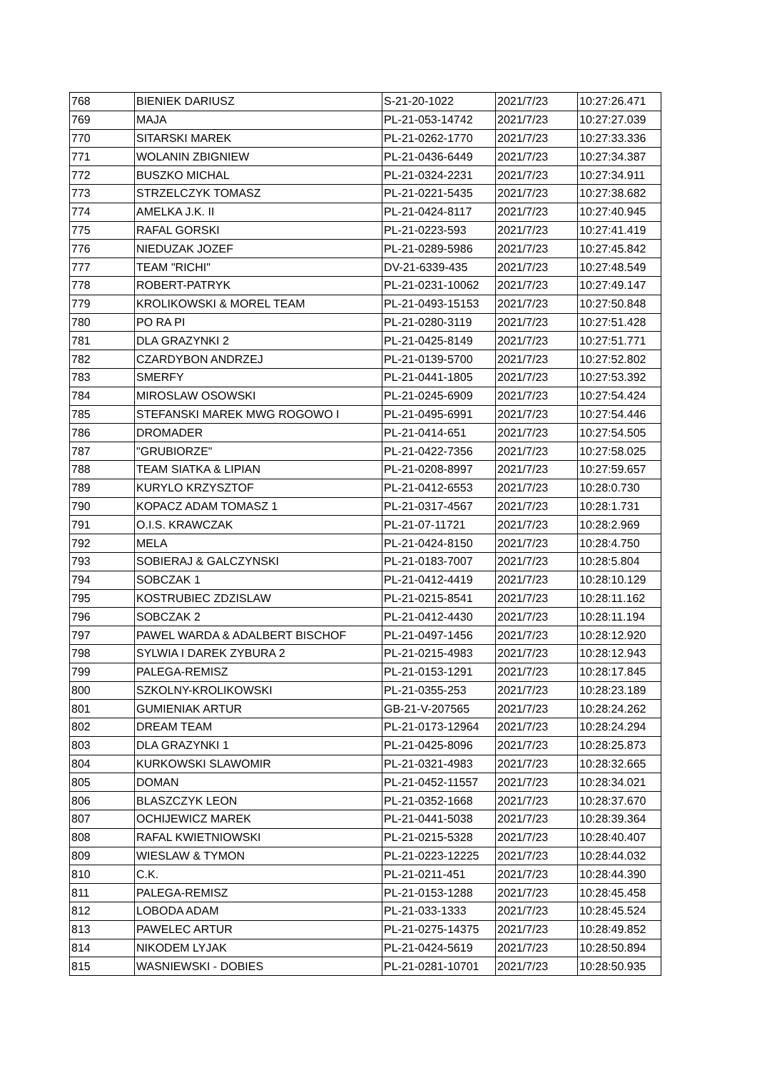| 768 | BIENIEK DARIUSZ | S-21-20-1022 | 2021/7/23 | 10:27:26.471 |
| 769 | MAJA | PL-21-053-14742 | 2021/7/23 | 10:27:27.039 |
| 770 | SITARSKI MAREK | PL-21-0262-1770 | 2021/7/23 | 10:27:33.336 |
| 771 | WOLANIN ZBIGNIEW | PL-21-0436-6449 | 2021/7/23 | 10:27:34.387 |
| 772 | BUSZKO MICHAL | PL-21-0324-2231 | 2021/7/23 | 10:27:34.911 |
| 773 | STRZELCZYK TOMASZ | PL-21-0221-5435 | 2021/7/23 | 10:27:38.682 |
| 774 | AMELKA J.K. II | PL-21-0424-8117 | 2021/7/23 | 10:27:40.945 |
| 775 | RAFAL GORSKI | PL-21-0223-593 | 2021/7/23 | 10:27:41.419 |
| 776 | NIEDUZAK JOZEF | PL-21-0289-5986 | 2021/7/23 | 10:27:45.842 |
| 777 | TEAM "RICHI" | DV-21-6339-435 | 2021/7/23 | 10:27:48.549 |
| 778 | ROBERT-PATRYK | PL-21-0231-10062 | 2021/7/23 | 10:27:49.147 |
| 779 | KROLIKOWSKI & MOREL TEAM | PL-21-0493-15153 | 2021/7/23 | 10:27:50.848 |
| 780 | PO RA PI | PL-21-0280-3119 | 2021/7/23 | 10:27:51.428 |
| 781 | DLA GRAZYNKI 2 | PL-21-0425-8149 | 2021/7/23 | 10:27:51.771 |
| 782 | CZARDYBON ANDRZEJ | PL-21-0139-5700 | 2021/7/23 | 10:27:52.802 |
| 783 | SMERFY | PL-21-0441-1805 | 2021/7/23 | 10:27:53.392 |
| 784 | MIROSLAW OSOWSKI | PL-21-0245-6909 | 2021/7/23 | 10:27:54.424 |
| 785 | STEFANSKI MAREK MWG ROGOWO I | PL-21-0495-6991 | 2021/7/23 | 10:27:54.446 |
| 786 | DROMADER | PL-21-0414-651 | 2021/7/23 | 10:27:54.505 |
| 787 | "GRUBIORZE" | PL-21-0422-7356 | 2021/7/23 | 10:27:58.025 |
| 788 | TEAM SIATKA & LIPIAN | PL-21-0208-8997 | 2021/7/23 | 10:27:59.657 |
| 789 | KURYLO KRZYSZTOF | PL-21-0412-6553 | 2021/7/23 | 10:28:0.730 |
| 790 | KOPACZ ADAM TOMASZ 1 | PL-21-0317-4567 | 2021/7/23 | 10:28:1.731 |
| 791 | O.I.S. KRAWCZAK | PL-21-07-11721 | 2021/7/23 | 10:28:2.969 |
| 792 | MELA | PL-21-0424-8150 | 2021/7/23 | 10:28:4.750 |
| 793 | SOBIERAJ & GALCZYNSKI | PL-21-0183-7007 | 2021/7/23 | 10:28:5.804 |
| 794 | SOBCZAK 1 | PL-21-0412-4419 | 2021/7/23 | 10:28:10.129 |
| 795 | KOSTRUBIEC ZDZISLAW | PL-21-0215-8541 | 2021/7/23 | 10:28:11.162 |
| 796 | SOBCZAK 2 | PL-21-0412-4430 | 2021/7/23 | 10:28:11.194 |
| 797 | PAWEL WARDA & ADALBERT BISCHOF | PL-21-0497-1456 | 2021/7/23 | 10:28:12.920 |
| 798 | SYLWIA I DAREK ZYBURA 2 | PL-21-0215-4983 | 2021/7/23 | 10:28:12.943 |
| 799 | PALEGA-REMISZ | PL-21-0153-1291 | 2021/7/23 | 10:28:17.845 |
| 800 | SZKOLNY-KROLIKOWSKI | PL-21-0355-253 | 2021/7/23 | 10:28:23.189 |
| 801 | GUMIENIAK ARTUR | GB-21-V-207565 | 2021/7/23 | 10:28:24.262 |
| 802 | DREAM TEAM | PL-21-0173-12964 | 2021/7/23 | 10:28:24.294 |
| 803 | DLA GRAZYNKI 1 | PL-21-0425-8096 | 2021/7/23 | 10:28:25.873 |
| 804 | KURKOWSKI SLAWOMIR | PL-21-0321-4983 | 2021/7/23 | 10:28:32.665 |
| 805 | DOMAN | PL-21-0452-11557 | 2021/7/23 | 10:28:34.021 |
| 806 | BLASZCZYK LEON | PL-21-0352-1668 | 2021/7/23 | 10:28:37.670 |
| 807 | OCHIJEWICZ MAREK | PL-21-0441-5038 | 2021/7/23 | 10:28:39.364 |
| 808 | RAFAL KWIETNIOWSKI | PL-21-0215-5328 | 2021/7/23 | 10:28:40.407 |
| 809 | WIESLAW & TYMON | PL-21-0223-12225 | 2021/7/23 | 10:28:44.032 |
| 810 | C.K. | PL-21-0211-451 | 2021/7/23 | 10:28:44.390 |
| 811 | PALEGA-REMISZ | PL-21-0153-1288 | 2021/7/23 | 10:28:45.458 |
| 812 | LOBODA ADAM | PL-21-033-1333 | 2021/7/23 | 10:28:45.524 |
| 813 | PAWELEC ARTUR | PL-21-0275-14375 | 2021/7/23 | 10:28:49.852 |
| 814 | NIKODEM LYJAK | PL-21-0424-5619 | 2021/7/23 | 10:28:50.894 |
| 815 | WASNIEWSKI - DOBIES | PL-21-0281-10701 | 2021/7/23 | 10:28:50.935 |